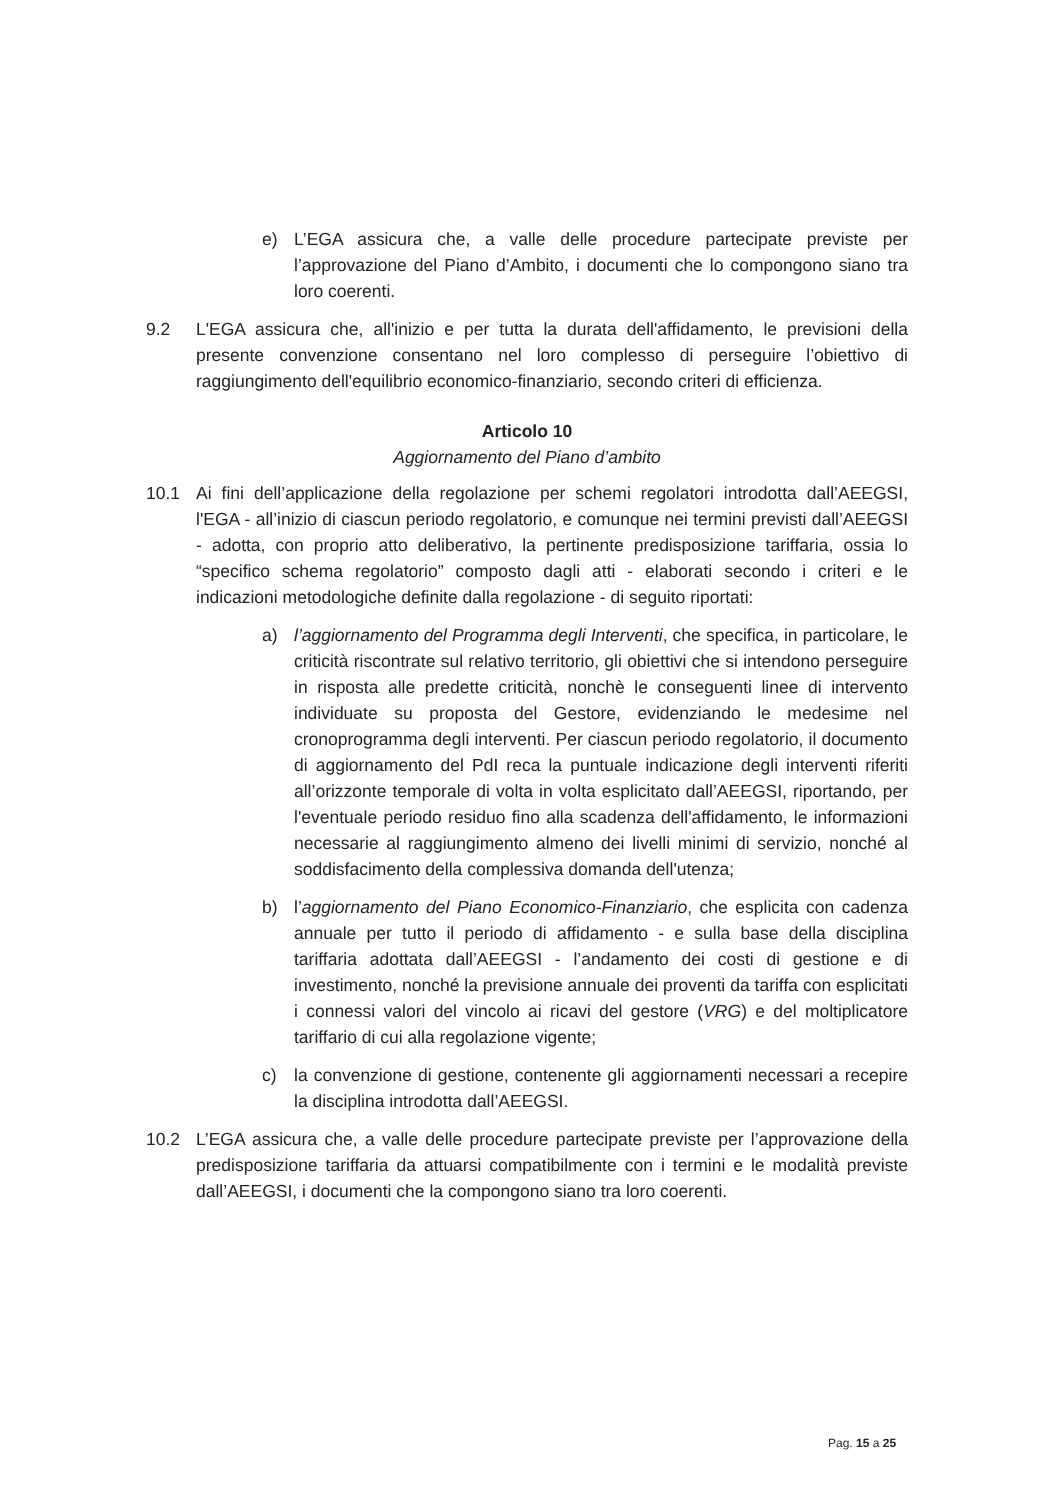e) L’EGA assicura che, a valle delle procedure partecipate previste per l’approvazione del Piano d’Ambito, i documenti che lo compongono siano tra loro coerenti.
9.2 L'EGA assicura che, all'inizio e per tutta la durata dell'affidamento, le previsioni della presente convenzione consentano nel loro complesso di perseguire l’obiettivo di raggiungimento dell'equilibrio economico-finanziario, secondo criteri di efficienza.
Articolo 10
Aggiornamento del Piano d’ambito
10.1 Ai fini dell’applicazione della regolazione per schemi regolatori introdotta dall’AEEGSI, l'EGA - all’inizio di ciascun periodo regolatorio, e comunque nei termini previsti dall’AEEGSI - adotta, con proprio atto deliberativo, la pertinente predisposizione tariffaria, ossia lo “specifico schema regolatorio” composto dagli atti - elaborati secondo i criteri e le indicazioni metodologiche definite dalla regolazione - di seguito riportati:
a) l’aggiornamento del Programma degli Interventi, che specifica, in particolare, le criticità riscontrate sul relativo territorio, gli obiettivi che si intendono perseguire in risposta alle predette criticità, nonchè le conseguenti linee di intervento individuate su proposta del Gestore, evidenziando le medesime nel cronoprogramma degli interventi. Per ciascun periodo regolatorio, il documento di aggiornamento del PdI reca la puntuale indicazione degli interventi riferiti all’orizzonte temporale di volta in volta esplicitato dall’AEEGSI, riportando, per l'eventuale periodo residuo fino alla scadenza dell'affidamento, le informazioni necessarie al raggiungimento almeno dei livelli minimi di servizio, nonché al soddisfacimento della complessiva domanda dell'utenza;
b) l’aggiornamento del Piano Economico-Finanziario, che esplicita con cadenza annuale per tutto il periodo di affidamento - e sulla base della disciplina tariffaria adottata dall’AEEGSI - l’andamento dei costi di gestione e di investimento, nonché la previsione annuale dei proventi da tariffa con esplicitati i connessi valori del vincolo ai ricavi del gestore (VRG) e del moltiplicatore tariffario di cui alla regolazione vigente;
c) la convenzione di gestione, contenente gli aggiornamenti necessari a recepire la disciplina introdotta dall’AEEGSI.
10.2 L’EGA assicura che, a valle delle procedure partecipate previste per l’approvazione della predisposizione tariffaria da attuarsi compatibilmente con i termini e le modalità previste dall’AEEGSI, i documenti che la compongono siano tra loro coerenti.
Pag. 15 a 25